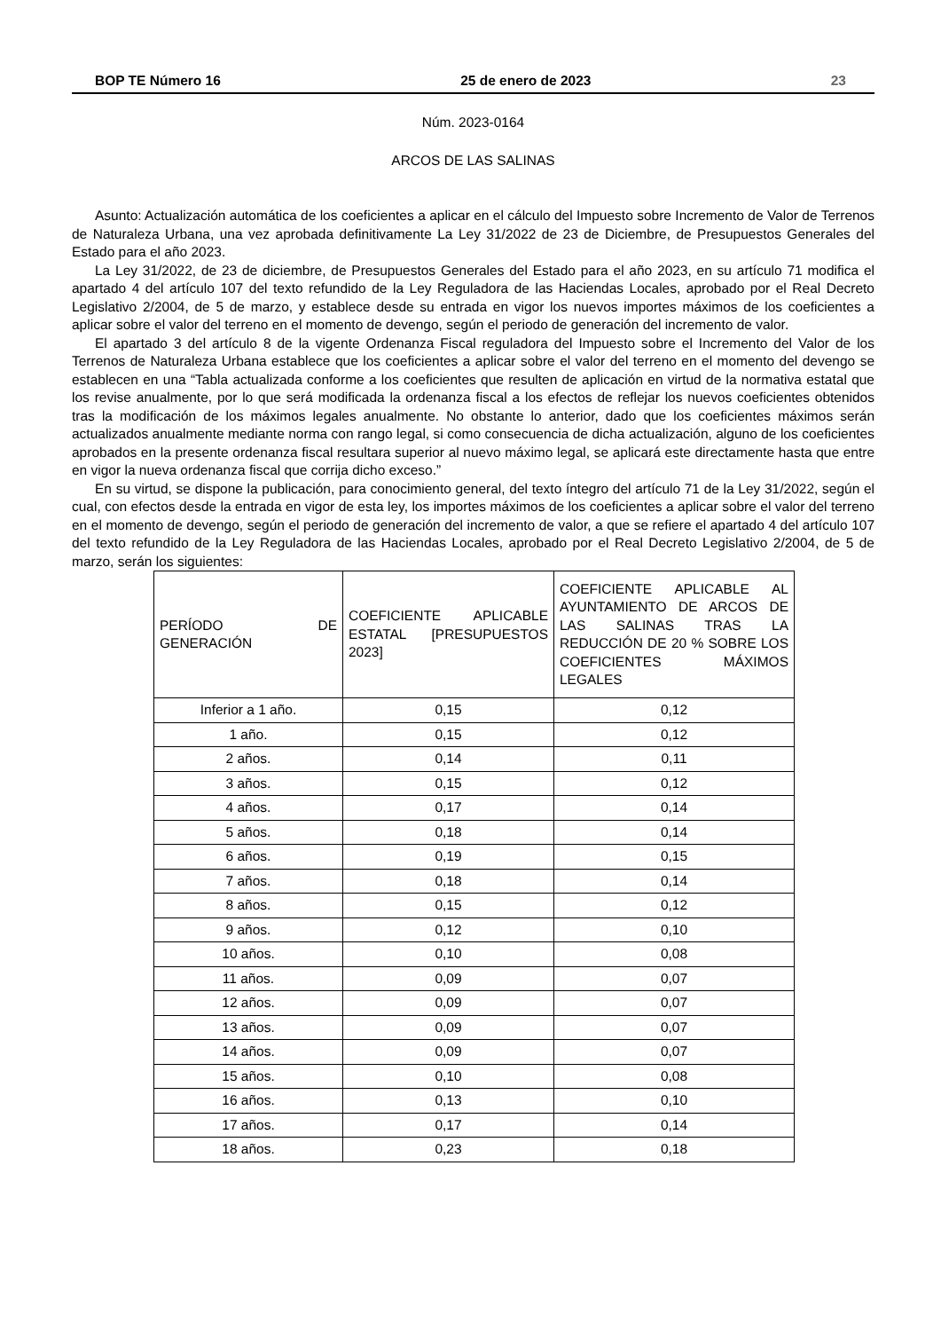BOP TE Número 16 25 de enero de 2023 23
Núm. 2023-0164
ARCOS DE LAS SALINAS
Asunto: Actualización automática de los coeficientes a aplicar en el cálculo del Impuesto sobre Incremento de Valor de Terrenos de Naturaleza Urbana, una vez aprobada definitivamente La Ley 31/2022 de 23 de Diciembre, de Presupuestos Generales del Estado para el año 2023.
La Ley 31/2022, de 23 de diciembre, de Presupuestos Generales del Estado para el año 2023, en su artículo 71 modifica el apartado 4 del artículo 107 del texto refundido de la Ley Reguladora de las Haciendas Locales, aprobado por el Real Decreto Legislativo 2/2004, de 5 de marzo, y establece desde su entrada en vigor los nuevos importes máximos de los coeficientes a aplicar sobre el valor del terreno en el momento de devengo, según el periodo de generación del incremento de valor.
El apartado 3 del artículo 8 de la vigente Ordenanza Fiscal reguladora del Impuesto sobre el Incremento del Valor de los Terrenos de Naturaleza Urbana establece que los coeficientes a aplicar sobre el valor del terreno en el momento del devengo se establecen en una “Tabla actualizada conforme a los coeficientes que resulten de aplicación en virtud de la normativa estatal que los revise anualmente, por lo que será modificada la ordenanza fiscal a los efectos de reflejar los nuevos coeficientes obtenidos tras la modificación de los máximos legales anualmente. No obstante lo anterior, dado que los coeficientes máximos serán actualizados anualmente mediante norma con rango legal, si como consecuencia de dicha actualización, alguno de los coeficientes aprobados en la presente ordenanza fiscal resultara superior al nuevo máximo legal, se aplicará este directamente hasta que entre en vigor la nueva ordenanza fiscal que corrija dicho exceso.”
En su virtud, se dispone la publicación, para conocimiento general, del texto íntegro del artículo 71 de la Ley 31/2022, según el cual, con efectos desde la entrada en vigor de esta ley, los importes máximos de los coeficientes a aplicar sobre el valor del terreno en el momento de devengo, según el periodo de generación del incremento de valor, a que se refiere el apartado 4 del artículo 107 del texto refundido de la Ley Reguladora de las Haciendas Locales, aprobado por el Real Decreto Legislativo 2/2004, de 5 de marzo, serán los siguientes:
| PERÍODO DE GENERACIÓN | COEFICIENTE APLICABLE ESTATAL [PRESUPUESTOS 2023] | COEFICIENTE APLICABLE AL AYUNTAMIENTO DE ARCOS DE LAS SALINAS TRAS LA REDUCCIÓN DE 20 % SOBRE LOS COEFICIENTES MÁXIMOS LEGALES |
| Inferior a 1 año. | 0,15 | 0,12 |
| 1 año. | 0,15 | 0,12 |
| 2 años. | 0,14 | 0,11 |
| 3 años. | 0,15 | 0,12 |
| 4 años. | 0,17 | 0,14 |
| 5 años. | 0,18 | 0,14 |
| 6 años. | 0,19 | 0,15 |
| 7 años. | 0,18 | 0,14 |
| 8 años. | 0,15 | 0,12 |
| 9 años. | 0,12 | 0,10 |
| 10 años. | 0,10 | 0,08 |
| 11 años. | 0,09 | 0,07 |
| 12 años. | 0,09 | 0,07 |
| 13 años. | 0,09 | 0,07 |
| 14 años. | 0,09 | 0,07 |
| 15 años. | 0,10 | 0,08 |
| 16 años. | 0,13 | 0,10 |
| 17 años. | 0,17 | 0,14 |
| 18 años. | 0,23 | 0,18 |